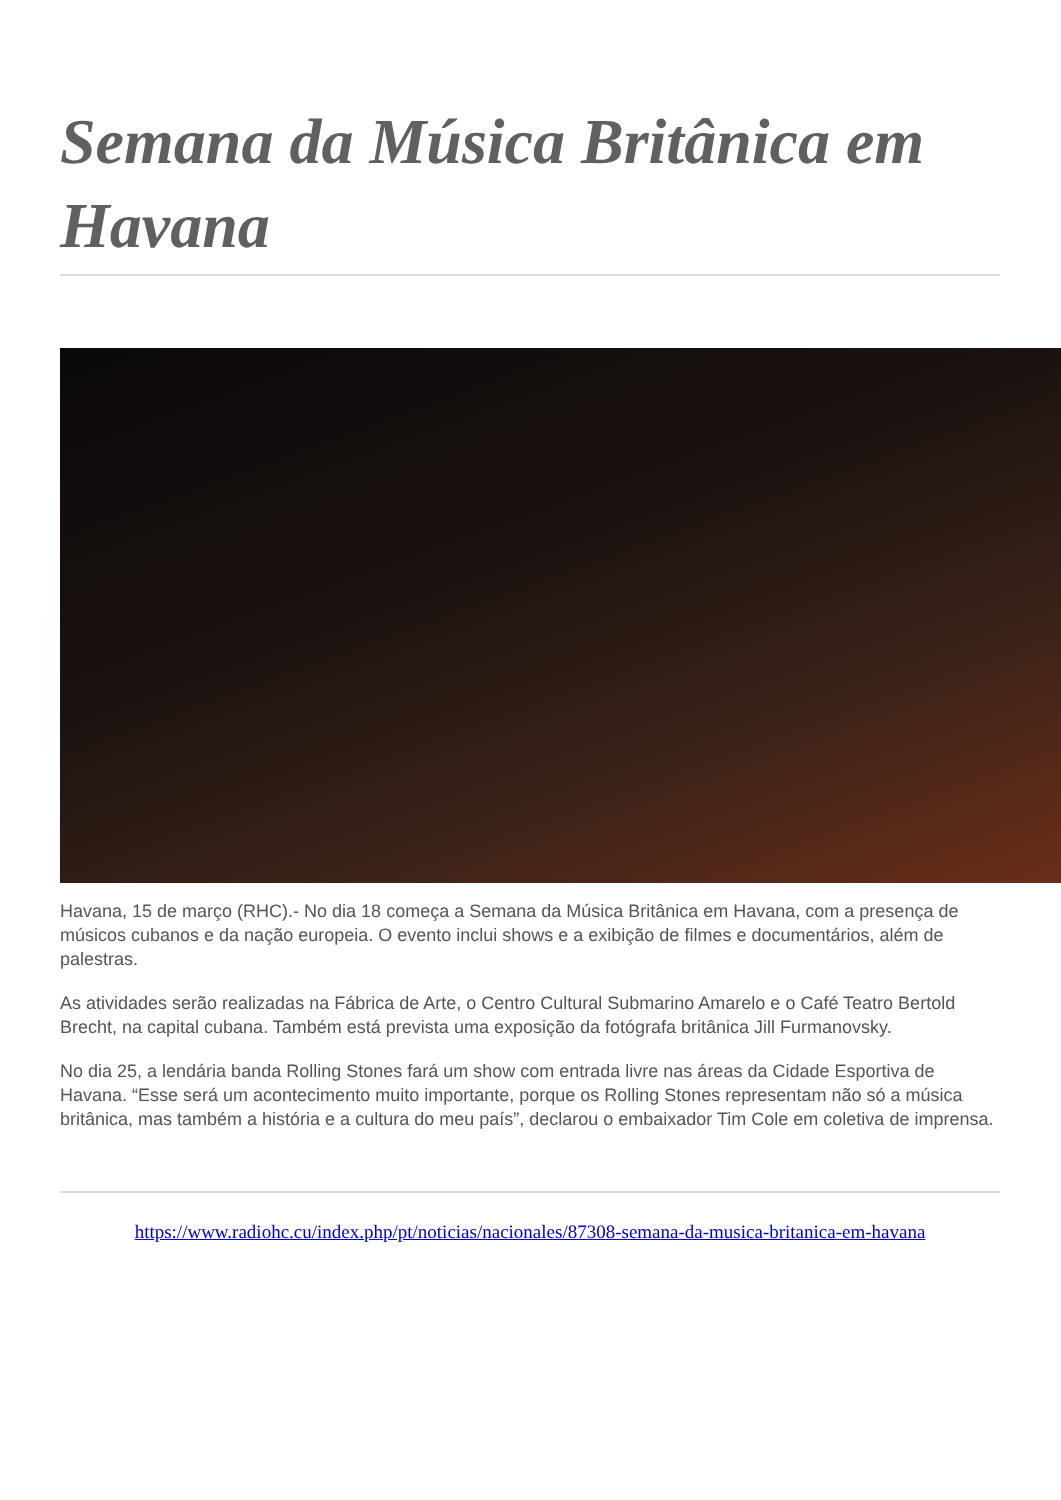Semana da Música Britânica em Havana
Havana, 15 de março (RHC).- No dia 18 começa a Semana da Música Britânica em Havana, com a presença de músicos cubanos e da nação europeia. O evento inclui shows e a exibição de filmes e documentários, além de palestras.
As atividades serão realizadas na Fábrica de Arte, o Centro Cultural Submarino Amarelo e o Café Teatro Bertold Brecht, na capital cubana. Também está prevista uma exposição da fotógrafa britânica Jill Furmanovsky.
No dia 25, a lendária banda Rolling Stones fará um show com entrada livre nas áreas da Cidade Esportiva de Havana. “Esse será um acontecimento muito importante, porque os Rolling Stones representam não só a música britânica, mas também a história e a cultura do meu país”, declarou o embaixador Tim Cole em coletiva de imprensa.
https://www.radiohc.cu/index.php/pt/noticias/nacionales/87308-semana-da-musica-britanica-em-havana